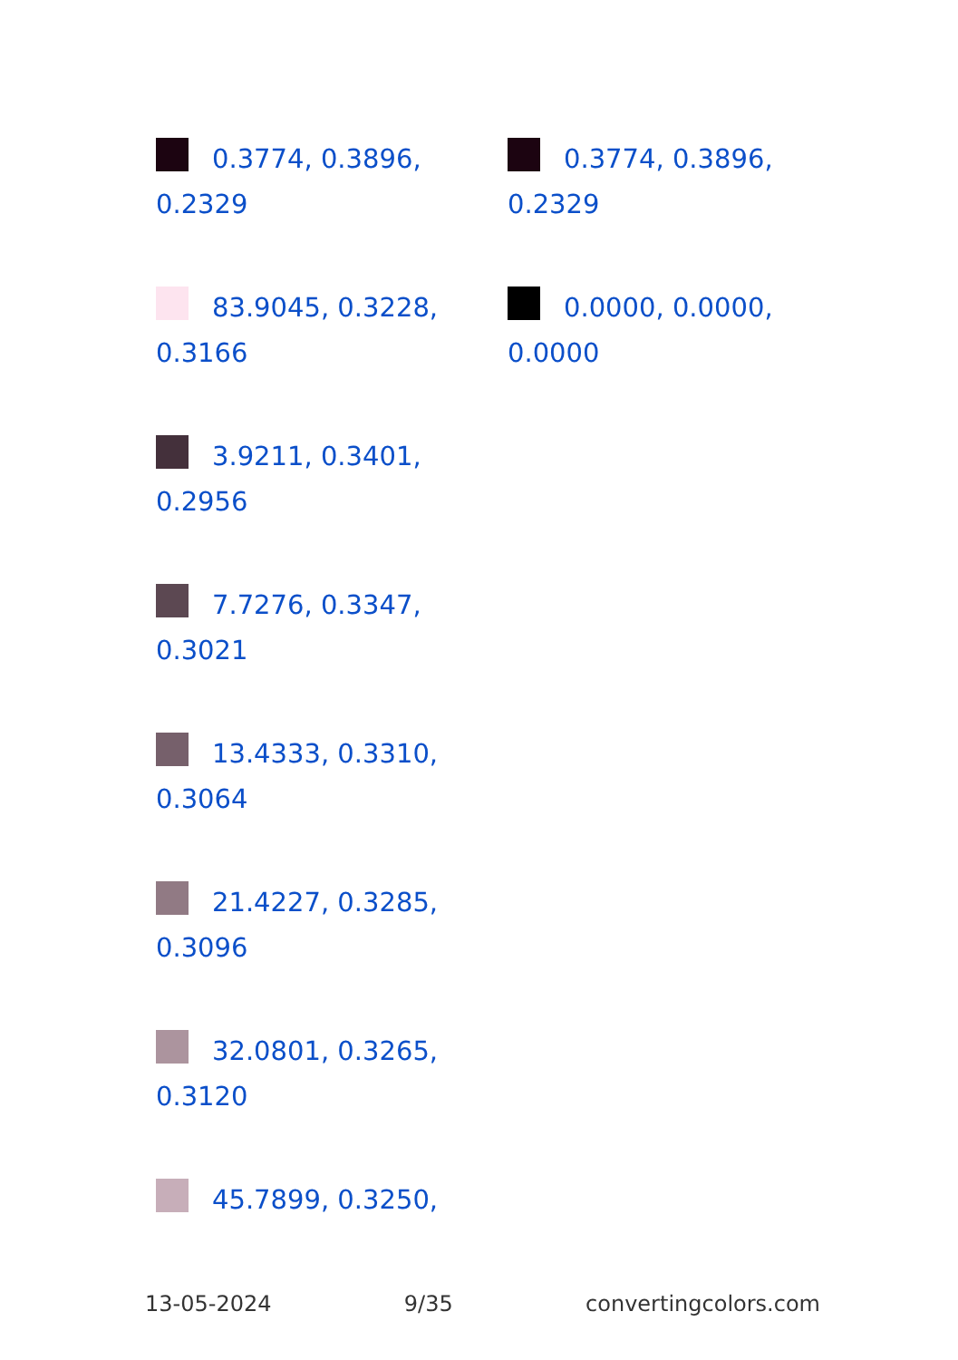0.3774, 0.3896, 0.2329
0.3774, 0.3896, 0.2329
83.9045, 0.3228, 0.3166
0.0000, 0.0000, 0.0000
3.9211, 0.3401, 0.2956
7.7276, 0.3347, 0.3021
13.4333, 0.3310, 0.3064
21.4227, 0.3285, 0.3096
32.0801, 0.3265, 0.3120
45.7899, 0.3250,
13-05-2024 9/35 convertingcolors.com